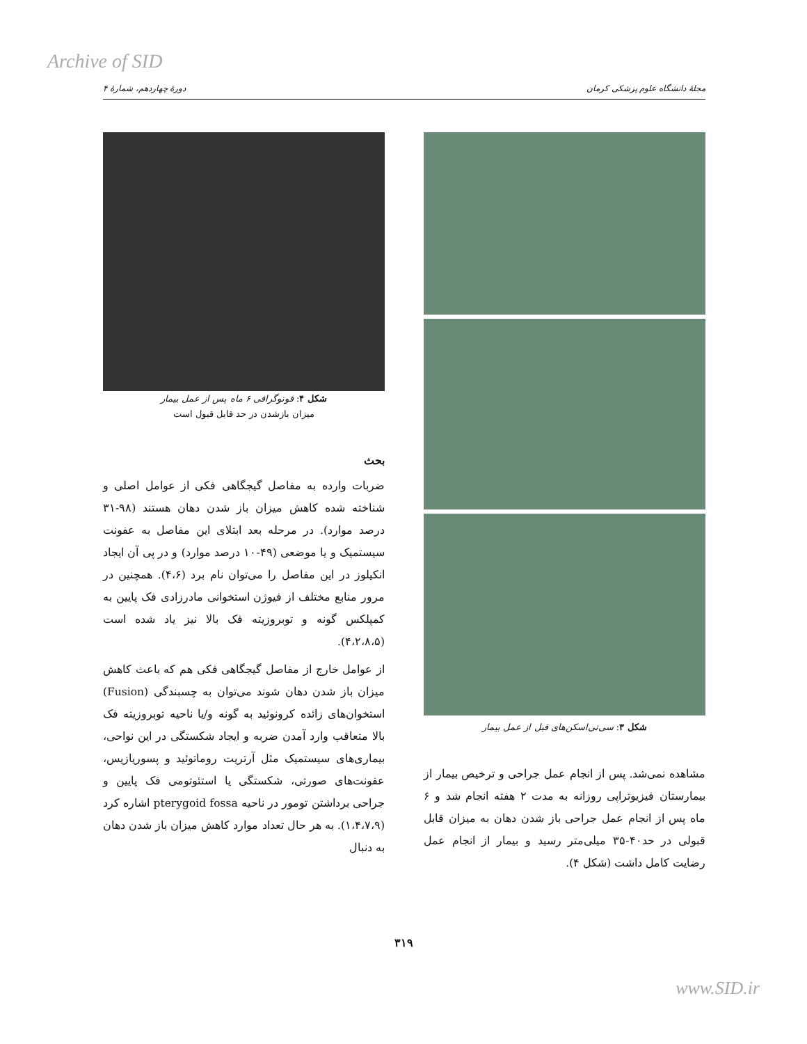Archive of SID
مجلهٔ دانشگاه علوم پزشکی کرمان دورهٔ چهاردهم، شمارهٔ ۴
شکل ۳: سی‌تی‌اسکن‌های قبل از عمل بیمار
مشاهده نمی‌شد. پس از انجام عمل جراحی و ترخیص بیمار از بیمارستان فیزیوتراپی روزانه به مدت ۲ هفته انجام شد و ۶ ماه پس از انجام عمل جراحی باز شدن دهان به میزان قابل قبولی در حد۴۰-۳۵ میلی‌متر رسید و بیمار از انجام عمل رضایت کامل داشت (شکل ۴).
شکل ۴: فوتوگرافی ۶ ماه پس از عمل بیمار
میزان بازشدن در حد قابل قبول است
بحث
ضربات وارده به مفاصل گیجگاهی فکی از عوامل اصلی و شناخته شده کاهش میزان باز شدن دهان هستند (۹۸-۳۱ درصد موارد). در مرحله بعد ابتلای این مفاصل به عفونت سیستمیک و یا موضعی (۴۹-۱۰ درصد موارد) و در پی آن ایجاد انکیلوز در این مفاصل را می‌توان نام برد (۴،۶). همچنین در مرور منابع مختلف از فیوژن استخوانی مادرزادی فک پایین به کمپلکس گونه و توبروزیته فک بالا نیز یاد شده است (۴،۲،۸،۵).
از عوامل خارج از مفاصل گیجگاهی فکی هم که باعث کاهش میزان باز شدن دهان شوند می‌توان به چسبندگی (Fusion) استخوان‌های زائده کرونوئید به گونه و/یا ناحیه توبروزیته فک بالا متعاقب وارد آمدن ضربه و ایجاد شکستگی در این نواحی، بیماری‌های سیستمیک مثل آرتریت روماتوئید و پسوریازیس، عفونت‌های صورتی، شکستگی یا استئوتومی فک پایین و جراحی برداشتن تومور در ناحیه pterygoid fossa اشاره کرد (۱،۴،۷،۹). به هر حال تعداد موارد کاهش میزان باز شدن دهان به دنبال
۳۱۹
www.SID.ir